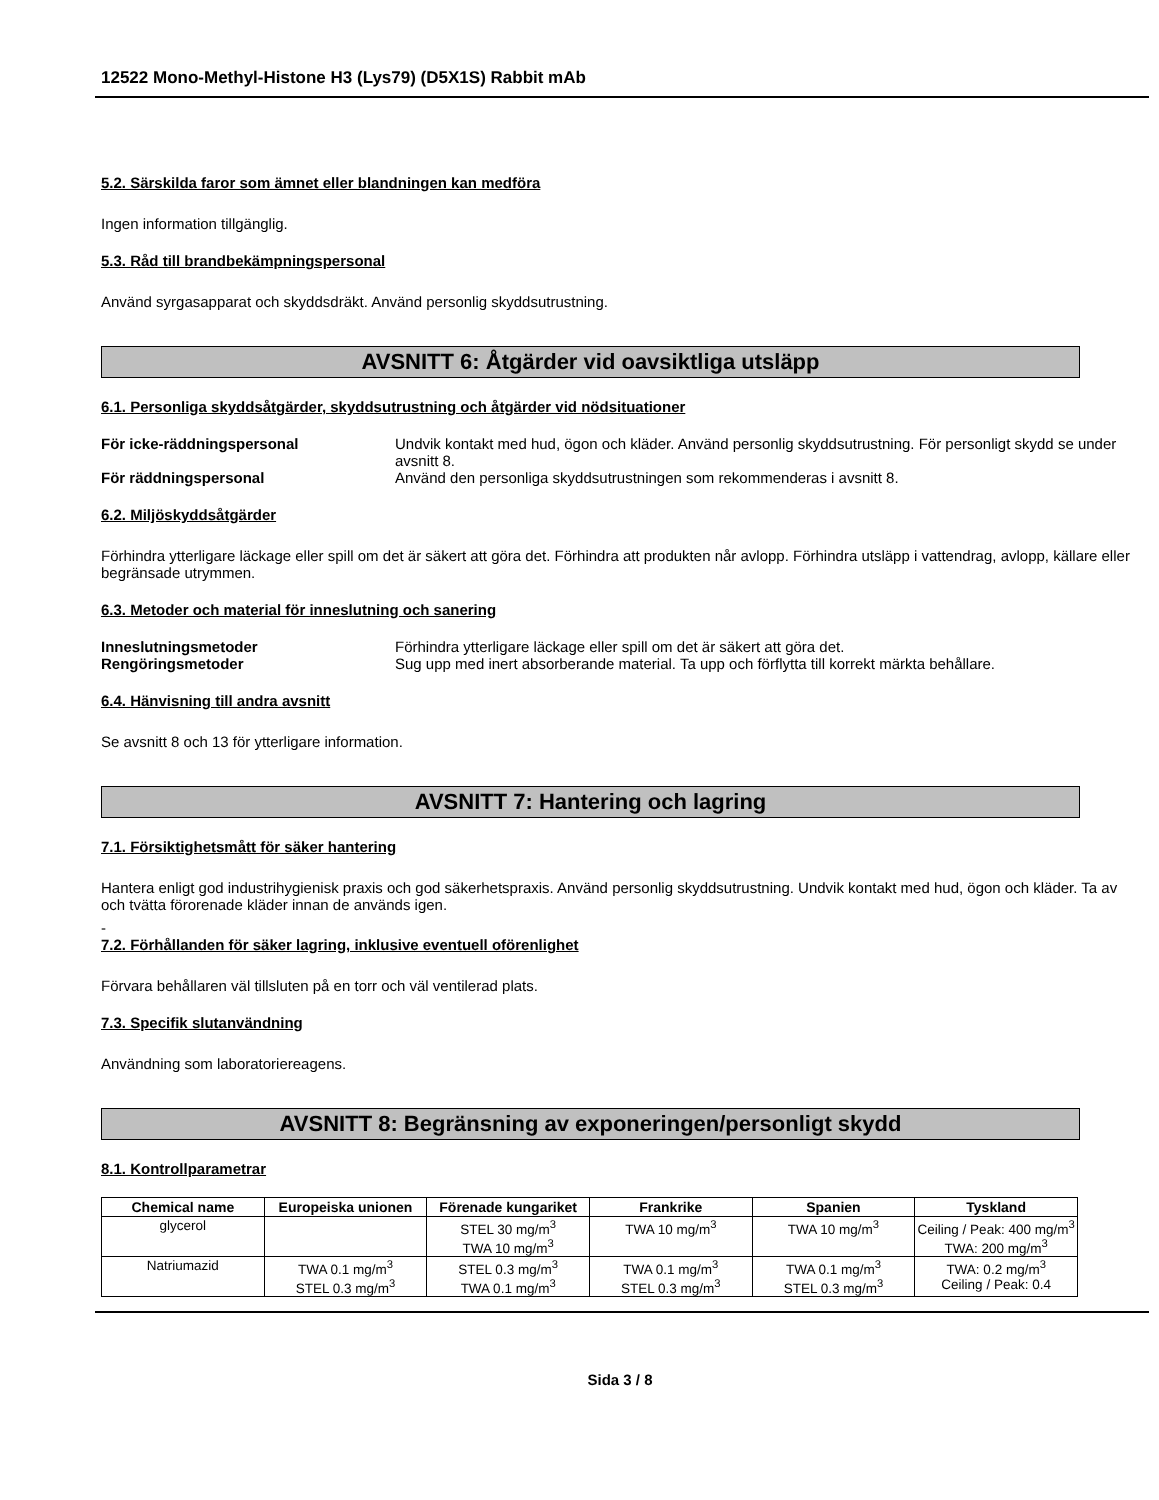12522 Mono-Methyl-Histone H3 (Lys79) (D5X1S) Rabbit mAb
5.2. Särskilda faror som ämnet eller blandningen kan medföra
Ingen information tillgänglig.
5.3. Råd till brandbekämpningspersonal
Använd syrgasapparat och skyddsdräkt. Använd personlig skyddsutrustning.
AVSNITT 6: Åtgärder vid oavsiktliga utsläpp
6.1. Personliga skyddsåtgärder, skyddsutrustning och åtgärder vid nödsituationer
För icke-räddningspersonal Undvik kontakt med hud, ögon och kläder. Använd personlig skyddsutrustning. För personligt skydd se under avsnitt 8.
För räddningspersonal Använd den personliga skyddsutrustningen som rekommenderas i avsnitt 8.
6.2. Miljöskyddsåtgärder
Förhindra ytterligare läckage eller spill om det är säkert att göra det. Förhindra att produkten når avlopp. Förhindra utsläpp i vattendrag, avlopp, källare eller begränsade utrymmen.
6.3. Metoder och material för inneslutning och sanering
Inneslutningsmetoder Förhindra ytterligare läckage eller spill om det är säkert att göra det.
Rengöringsmetoder Sug upp med inert absorberande material. Ta upp och förflytta till korrekt märkta behållare.
6.4. Hänvisning till andra avsnitt
Se avsnitt 8 och 13 för ytterligare information.
AVSNITT 7: Hantering och lagring
7.1. Försiktighetsmått för säker hantering
Hantera enligt god industrihygienisk praxis och god säkerhetspraxis. Använd personlig skyddsutrustning. Undvik kontakt med hud, ögon och kläder. Ta av och tvätta förorenade kläder innan de används igen.
-
7.2. Förhållanden för säker lagring, inklusive eventuell oförenlighet
Förvara behållaren väl tillsluten på en torr och väl ventilerad plats.
7.3. Specifik slutanvändning
Användning som laboratoriereagens.
AVSNITT 8: Begränsning av exponeringen/personligt skydd
8.1. Kontrollparametrar
| Chemical name | Europeiska unionen | Förenade kungariket | Frankrike | Spanien | Tyskland |
| --- | --- | --- | --- | --- | --- |
| glycerol | | STEL 30 mg/m<sup>3</sup> TWA 10 mg/m<sup>3</sup> | TWA 10 mg/m<sup>3</sup> | TWA 10 mg/m<sup>3</sup> | Ceiling / Peak: 400 mg/m<sup>3</sup> TWA: 200 mg/m<sup>3</sup> |
| Natriumazid | TWA 0.1 mg/m<sup>3</sup> STEL 0.3 mg/m<sup>3</sup> | STEL 0.3 mg/m<sup>3</sup> TWA 0.1 mg/m<sup>3</sup> | TWA 0.1 mg/m<sup>3</sup> STEL 0.3 mg/m<sup>3</sup> | TWA 0.1 mg/m<sup>3</sup> STEL 0.3 mg/m<sup>3</sup> | TWA: 0.2 mg/m<sup>3</sup> Ceiling / Peak: 0.4 |
Sida 3 / 8